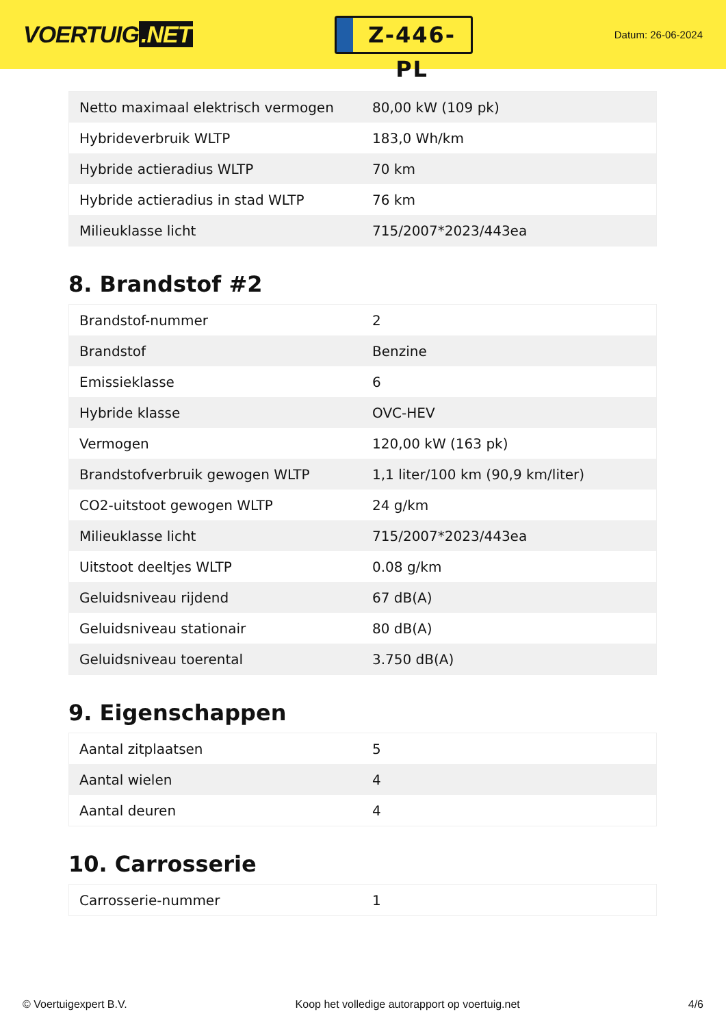VOERTUIG.NET
Z-446-PL
Datum: 26-06-2024
| Netto maximaal elektrisch vermogen | 80,00 kW (109 pk) |
| Hybrideverbruik WLTP | 183,0 Wh/km |
| Hybride actieradius WLTP | 70 km |
| Hybride actieradius in stad WLTP | 76 km |
| Milieuklasse licht | 715/2007*2023/443ea |
8. Brandstof #2
| Brandstof-nummer | 2 |
| Brandstof | Benzine |
| Emissieklasse | 6 |
| Hybride klasse | OVC-HEV |
| Vermogen | 120,00 kW (163 pk) |
| Brandstofverbruik gewogen WLTP | 1,1 liter/100 km (90,9 km/liter) |
| CO2-uitstoot gewogen WLTP | 24 g/km |
| Milieuklasse licht | 715/2007*2023/443ea |
| Uitstoot deeltjes WLTP | 0.08 g/km |
| Geluidsniveau rijdend | 67 dB(A) |
| Geluidsniveau stationair | 80 dB(A) |
| Geluidsniveau toerental | 3.750 dB(A) |
9. Eigenschappen
| Aantal zitplaatsen | 5 |
| Aantal wielen | 4 |
| Aantal deuren | 4 |
10. Carrosserie
| Carrosserie-nummer | 1 |
© Voertuigexpert B.V. Koop het volledige autorapport op voertuig.net 4/6